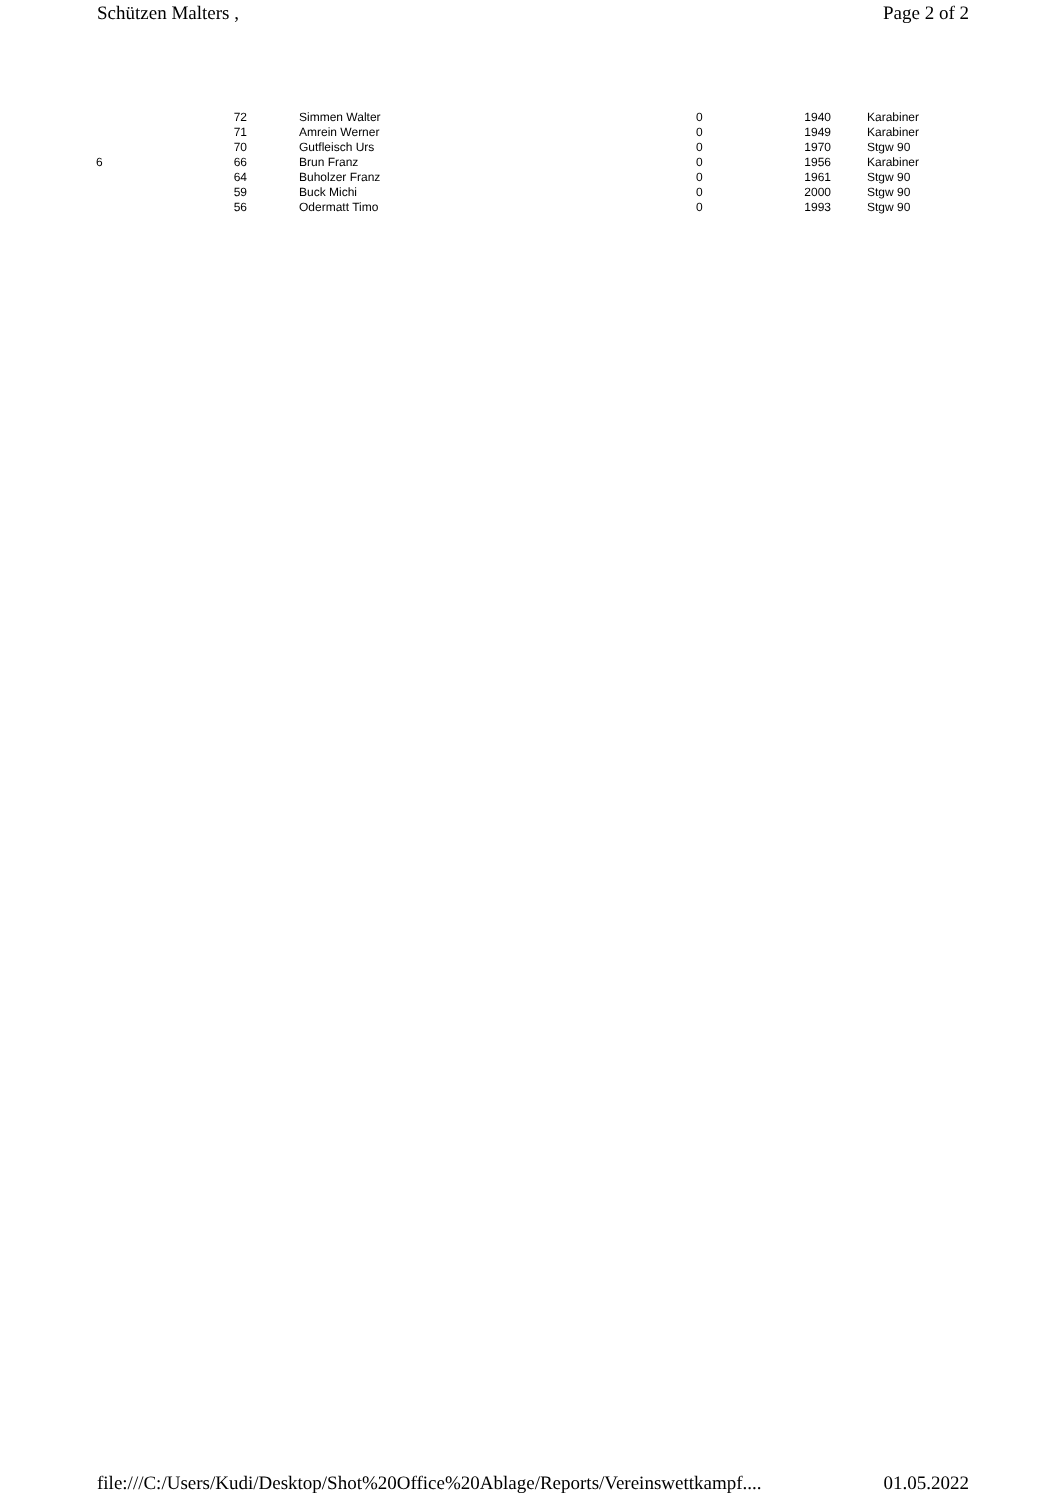Schützen Malters , Page 2 of 2
| | 72 | Simmen Walter | 0 | 1940 | Karabiner |
| | 71 | Amrein Werner | 0 | 1949 | Karabiner |
| | 70 | Gutfleisch Urs | 0 | 1970 | Stgw 90 |
| 6 | 66 | Brun Franz | 0 | 1956 | Karabiner |
| | 64 | Buholzer Franz | 0 | 1961 | Stgw 90 |
| | 59 | Buck Michi | 0 | 2000 | Stgw 90 |
| | 56 | Odermatt Timo | 0 | 1993 | Stgw 90 |
file:///C:/Users/Kudi/Desktop/Shot%20Office%20Ablage/Reports/Vereinswettkampf.... 01.05.2022